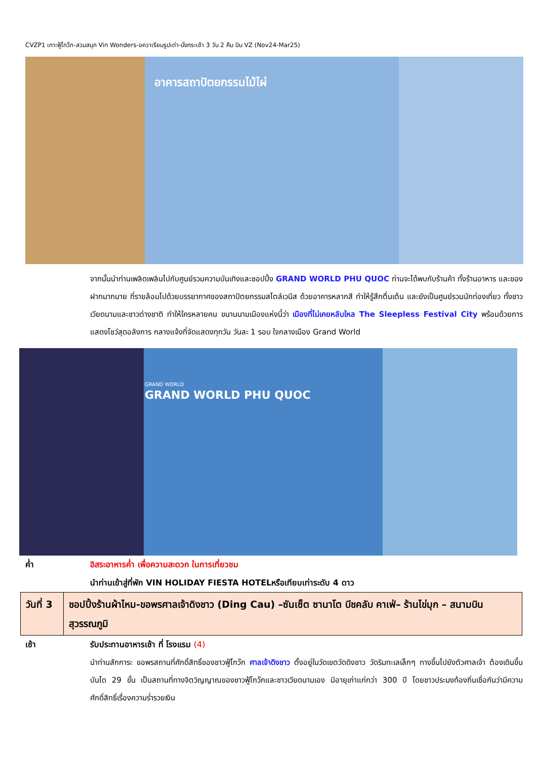CVZP1 เกาะฟู้โกว๊ก-สวนสนุก Vin Wonders-อควาเรียมรูปเต่า-นั่งกระเช้า 3 วัน 2 คืน บิน VZ (Nov24-Mar25)
อาคารสถาปัตยกรรมไม้ไผ่
จากนั้นนำท่านเพลิดเพลินไปกับศูนย์รวมความบันเทิงและชอปปิ้ง GRAND WORLD PHU QUOC ท่านจะได้พบกับร้านค้า ทั้งร้านอาหาร และของฝากมากมาย ที่รายล้อมไปด้วยบรรยากาศของสถาปัตยกรรมสไตล์เวนีส ด้วยอาคารหลากสี ทำให้รู้สึกตื่นเต้น และยังเป็นศูนย์รวมนักท่องเที่ยว ทั้งชาวเวียดนามและชาวต่างชาติ ทำให้ใครหลายคน ขนานนามเมืองแห่งนี้ว่า เมืองที่ไม่เคยหลับใหล The Sleepless Festival City พร้อมด้วยการแสดงโชว์สุดอลังการ กลางแจ้งที่จัดแสดงทุกวัน วันละ 1 รอบ ใจกลางเมือง Grand World
GRAND WORLD
GRAND WORLD PHU QUOC
ค่ำ อิสระอาหารค่ำ เพื่อความสะดวก ในการเที่ยวชม
นำท่านเข้าสู่ที่พัก VIN HOLIDAY FIESTA HOTELหรือเทียบเท่าระดับ 4 ดาว
| วันที่ 3 | ชอปปิ้งร้านผ้าไหม-ขอพรศาลเจ้าดิงชาว (Ding Cau) –ซันเซ็ต ซานาโต บีชคลับ คาเฟ่– ร้านไข่มุก – สนามบินสุวรรณภูมิ |
เช้า รับประทานอาหารเช้า ที่ โรงแรม (4)
นำท่านสักการะ ขอพรสถานที่ศักดิ์สิทธิ์ของชาวฟู้โกว๊ก ศาลเจ้าดิงชาว ตั้งอยู่ในวัดเขตวัดดิงชาว วัดริมทะเลเล็กๆ ทางขึ้นไปยังตัวศาลเจ้า ต้องเดินขึ้นบันได 29 ขั้น เป็นสถานที่ทางจิตวิญญาณของชาวฟู้โกว๊กและชาวเวียดนามเอง มีอายุเก่าแก่กว่า 300 ปี โดยชาวประมงท้องถิ่นเชื่อกันว่ามีความศักดิ์สิทธิ์เรื่องความร่ำรวยเงิน